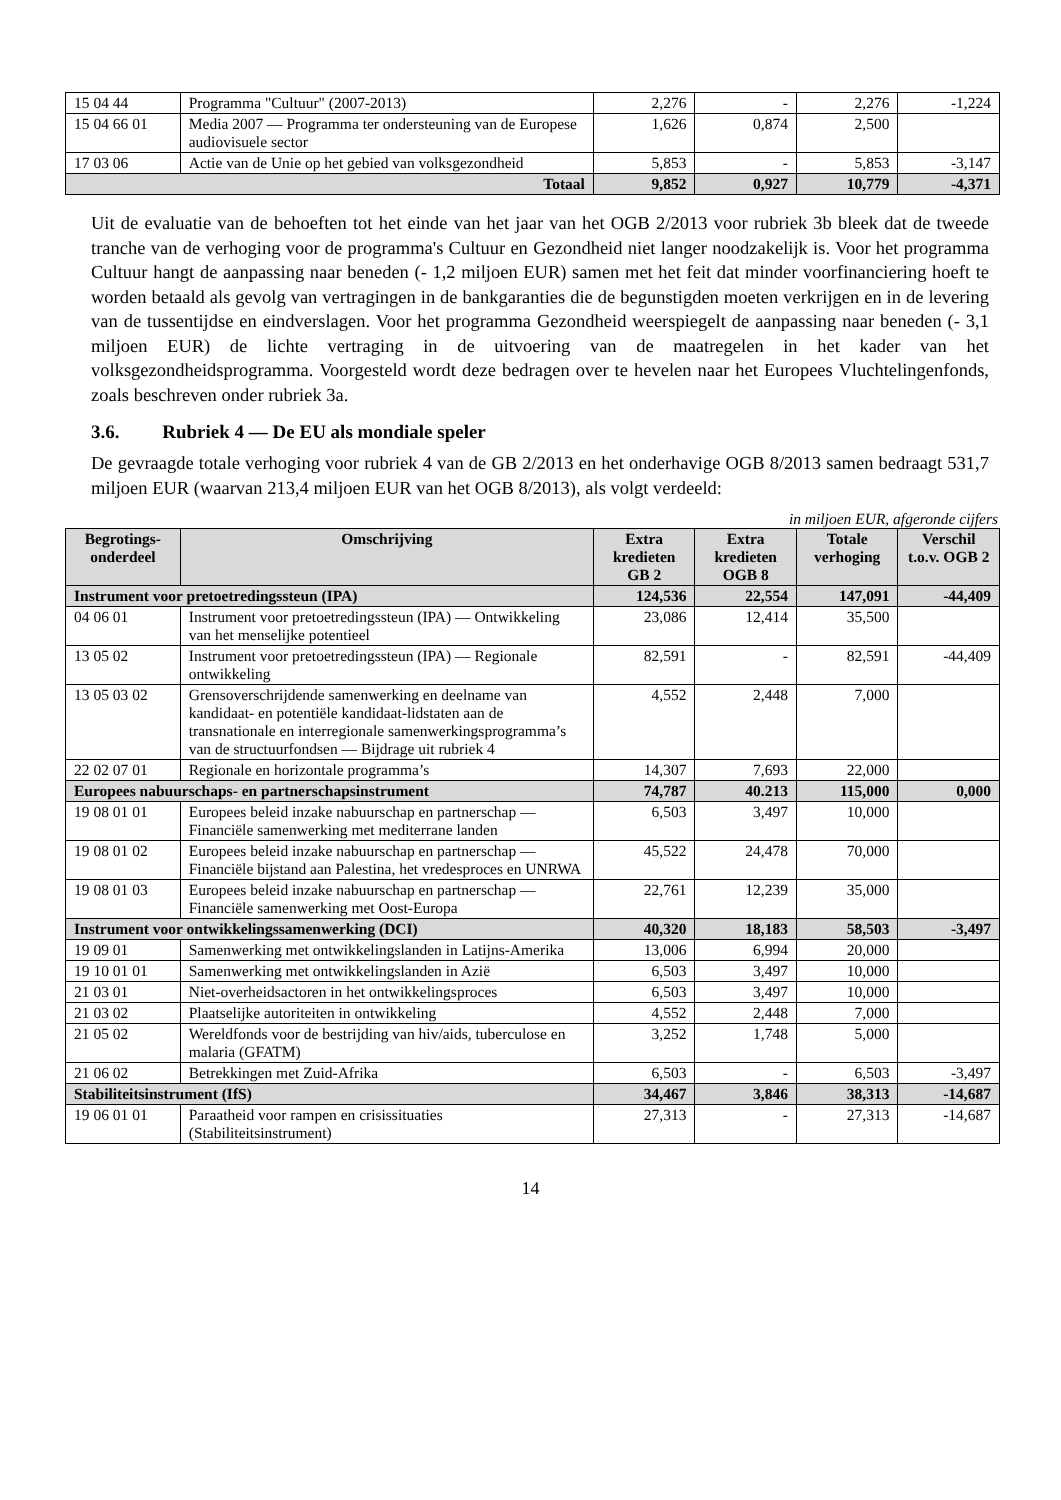| 15 04 44 | Programma "Cultuur" (2007-2013) | 2,276 | - | 2,276 | -1,224 |
| 15 04 66 01 | Media 2007 — Programma ter ondersteuning van de Europese audiovisuele sector | 1,626 | 0,874 | 2,500 | |
| 17 03 06 | Actie van de Unie op het gebied van volksgezondheid | 5,853 | - | 5,853 | -3,147 |
| Totaal | | 9,852 | 0,927 | 10,779 | -4,371 |
Uit de evaluatie van de behoeften tot het einde van het jaar van het OGB 2/2013 voor rubriek 3b bleek dat de tweede tranche van de verhoging voor de programma's Cultuur en Gezondheid niet langer noodzakelijk is. Voor het programma Cultuur hangt de aanpassing naar beneden (- 1,2 miljoen EUR) samen met het feit dat minder voorfinanciering hoeft te worden betaald als gevolg van vertragingen in de bankgaranties die de begunstigden moeten verkrijgen en in de levering van de tussentijdse en eindverslagen. Voor het programma Gezondheid weerspiegelt de aanpassing naar beneden (- 3,1 miljoen EUR) de lichte vertraging in de uitvoering van de maatregelen in het kader van het volksgezondheidsprogramma. Voorgesteld wordt deze bedragen over te hevelen naar het Europees Vluchtelingenfonds, zoals beschreven onder rubriek 3a.
3.6. Rubriek 4 — De EU als mondiale speler
De gevraagde totale verhoging voor rubriek 4 van de GB 2/2013 en het onderhavige OGB 8/2013 samen bedraagt 531,7 miljoen EUR (waarvan 213,4 miljoen EUR van het OGB 8/2013), als volgt verdeeld:
in miljoen EUR, afgeronde cijfers
| Begrotings-onderdeel | Omschrijving | Extra kredieten GB 2 | Extra kredieten OGB 8 | Totale verhoging | Verschil t.o.v. OGB 2 |
| --- | --- | --- | --- | --- | --- |
| Instrument voor pretoetredingssteun (IPA) | | 124,536 | 22,554 | 147,091 | -44,409 |
| 04 06 01 | Instrument voor pretoetredingssteun (IPA) — Ontwikkeling van het menselijke potentieel | 23,086 | 12,414 | 35,500 | |
| 13 05 02 | Instrument voor pretoetredingssteun (IPA) — Regionale ontwikkeling | 82,591 | - | 82,591 | -44,409 |
| 13 05 03 02 | Grensoverschrijdende samenwerking en deelname van kandidaat- en potentiële kandidaat-lidstaten aan de transnationale en interregionale samenwerkingsprogramma’s van de structuurfondsen — Bijdrage uit rubriek 4 | 4,552 | 2,448 | 7,000 | |
| 22 02 07 01 | Regionale en horizontale programma’s | 14,307 | 7,693 | 22,000 | |
| Europees nabuurschaps- en partnerschapsinstrument | | 74,787 | 40.213 | 115,000 | 0,000 |
| 19 08 01 01 | Europees beleid inzake nabuurschap en partnerschap — Financiële samenwerking met mediterrane landen | 6,503 | 3,497 | 10,000 | |
| 19 08 01 02 | Europees beleid inzake nabuurschap en partnerschap — Financiële bijstand aan Palestina, het vredesproces en UNRWA | 45,522 | 24,478 | 70,000 | |
| 19 08 01 03 | Europees beleid inzake nabuurschap en partnerschap — Financiële samenwerking met Oost-Europa | 22,761 | 12,239 | 35,000 | |
| Instrument voor ontwikkelingssamenwerking (DCI) | | 40,320 | 18,183 | 58,503 | -3,497 |
| 19 09 01 | Samenwerking met ontwikkelingslanden in Latijns-Amerika | 13,006 | 6,994 | 20,000 | |
| 19 10 01 01 | Samenwerking met ontwikkelingslanden in Azië | 6,503 | 3,497 | 10,000 | |
| 21 03 01 | Niet-overheidsactoren in het ontwikkelingsproces | 6,503 | 3,497 | 10,000 | |
| 21 03 02 | Plaatselijke autoriteiten in ontwikkeling | 4,552 | 2,448 | 7,000 | |
| 21 05 02 | Wereldfonds voor de bestrijding van hiv/aids, tuberculose en malaria (GFATM) | 3,252 | 1,748 | 5,000 | |
| 21 06 02 | Betrekkingen met Zuid-Afrika | 6,503 | - | 6,503 | -3,497 |
| Stabiliteitsinstrument (IfS) | | 34,467 | 3,846 | 38,313 | -14,687 |
| 19 06 01 01 | Paraatheid voor rampen en crisissituaties (Stabiliteitsinstrument) | 27,313 | - | 27,313 | -14,687 |
14